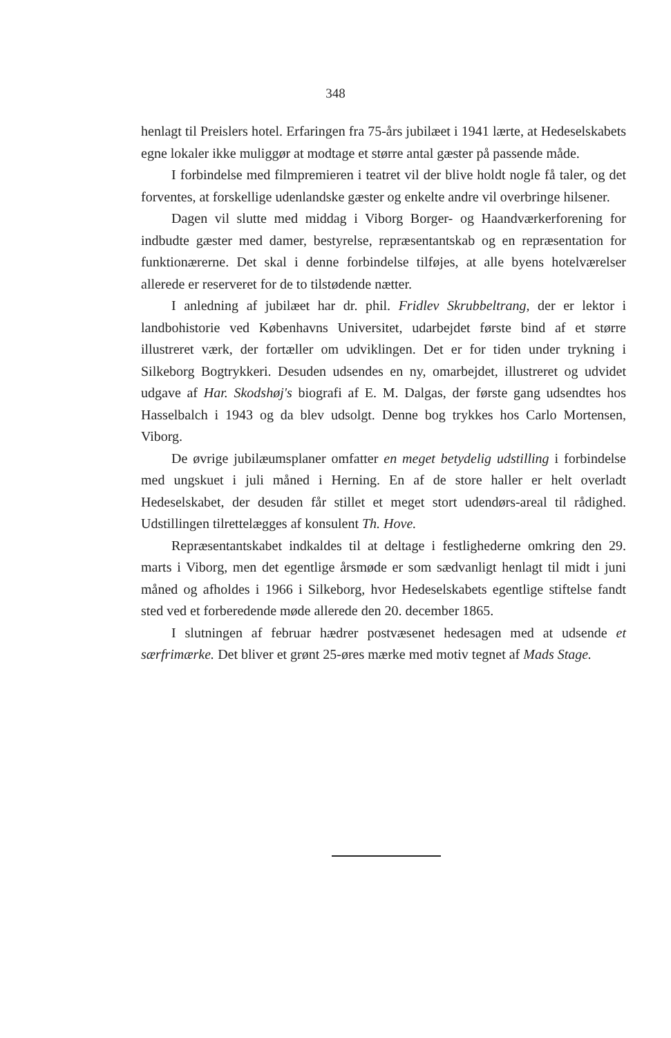348
henlagt til Preislers hotel. Erfaringen fra 75-års jubilæet i 1941 lærte, at Hedeselskabets egne lokaler ikke muliggør at modtage et større antal gæster på passende måde.
I forbindelse med filmpremieren i teatret vil der blive holdt nogle få taler, og det forventes, at forskellige udenlandske gæster og enkelte andre vil overbringe hilsener.
Dagen vil slutte med middag i Viborg Borger- og Haandværkerforening for indbudte gæster med damer, bestyrelse, repræsentantskab og en repræsentation for funktionærerne. Det skal i denne forbindelse tilføjes, at alle byens hotelværelser allerede er reserveret for de to tilstødende nætter.
I anledning af jubilæet har dr. phil. Fridlev Skrubbeltrang, der er lektor i landbohistorie ved Københavns Universitet, udarbejdet første bind af et større illustreret værk, der fortæller om udviklingen. Det er for tiden under trykning i Silkeborg Bogtrykkeri. Desuden udsendes en ny, omarbejdet, illustreret og udvidet udgave af Har. Skodshøj's biografi af E. M. Dalgas, der første gang udsendtes hos Hasselbalch i 1943 og da blev udsolgt. Denne bog trykkes hos Carlo Mortensen, Viborg.
De øvrige jubilæumsplaner omfatter en meget betydelig udstilling i forbindelse med ungskuet i juli måned i Herning. En af de store haller er helt overladt Hedeselskabet, der desuden får stillet et meget stort udendørs-areal til rådighed. Udstillingen tilrettelægges af konsulent Th. Hove.
Repræsentantskabet indkaldes til at deltage i festlighederne omkring den 29. marts i Viborg, men det egentlige årsmøde er som sædvanligt henlagt til midt i juni måned og afholdes i 1966 i Silkeborg, hvor Hedeselskabets egentlige stiftelse fandt sted ved et forberedende møde allerede den 20. december 1865.
I slutningen af februar hædrer postvæsenet hedesagen med at udsende et særfrimærke. Det bliver et grønt 25-øres mærke med motiv tegnet af Mads Stage.